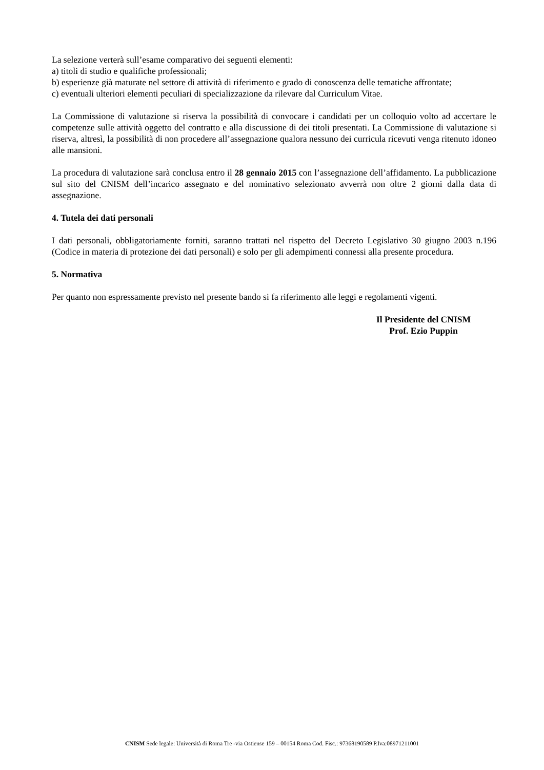La selezione verterà sull’esame comparativo dei seguenti elementi:
a) titoli di studio e qualifiche professionali;
b) esperienze già maturate nel settore di attività di riferimento e grado di conoscenza delle tematiche affrontate;
c) eventuali ulteriori elementi peculiari di specializzazione da rilevare dal Curriculum Vitae.
La Commissione di valutazione si riserva la possibilità di convocare i candidati per un colloquio volto ad accertare le competenze sulle attività oggetto del contratto e alla discussione di dei titoli presentati. La Commissione di valutazione si riserva, altresì, la possibilità di non procedere all’assegnazione qualora nessuno dei curricula ricevuti venga ritenuto idoneo alle mansioni.
La procedura di valutazione sarà conclusa entro il 28 gennaio 2015 con l’assegnazione dell’affidamento. La pubblicazione sul sito del CNISM dell’incarico assegnato e del nominativo selezionato avverrà non oltre 2 giorni dalla data di assegnazione.
4. Tutela dei dati personali
I dati personali, obbligatoriamente forniti, saranno trattati nel rispetto del Decreto Legislativo 30 giugno 2003 n.196 (Codice in materia di protezione dei dati personali) e solo per gli adempimenti connessi alla presente procedura.
5. Normativa
Per quanto non espressamente previsto nel presente bando si fa riferimento alle leggi e regolamenti vigenti.
Il Presidente del CNISM
Prof. Ezio Puppin
CNISM Sede legale: Università di Roma Tre -via Ostiense 159 – 00154 Roma Cod. Fisc.: 97368190589 P.Iva:08971211001